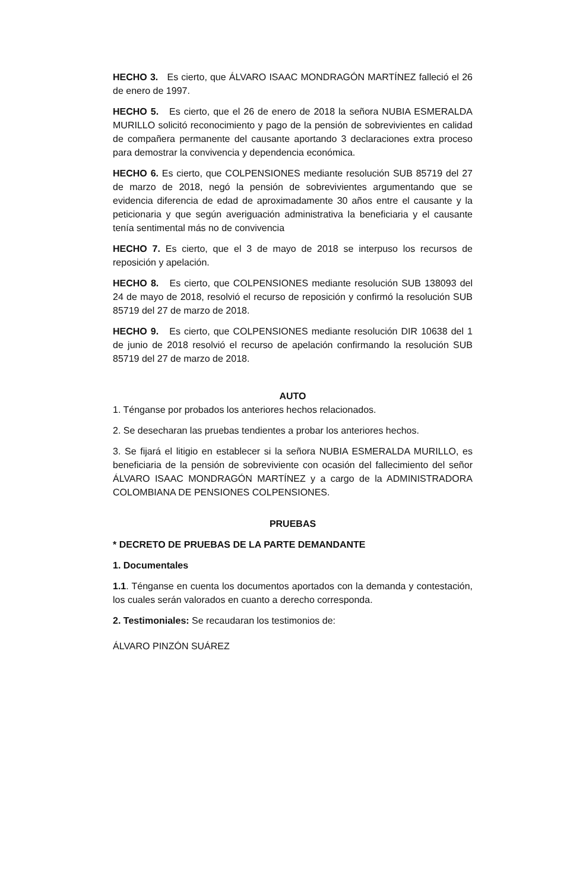HECHO 3. Es cierto, que ÁLVARO ISAAC MONDRAGÓN MARTÍNEZ falleció el 26 de enero de 1997.
HECHO 5. Es cierto, que el 26 de enero de 2018 la señora NUBIA ESMERALDA MURILLO solicitó reconocimiento y pago de la pensión de sobrevivientes en calidad de compañera permanente del causante aportando 3 declaraciones extra proceso para demostrar la convivencia y dependencia económica.
HECHO 6. Es cierto, que COLPENSIONES mediante resolución SUB 85719 del 27 de marzo de 2018, negó la pensión de sobrevivientes argumentando que se evidencia diferencia de edad de aproximadamente 30 años entre el causante y la peticionaria y que según averiguación administrativa la beneficiaria y el causante tenía sentimental más no de convivencia
HECHO 7. Es cierto, que el 3 de mayo de 2018 se interpuso los recursos de reposición y apelación.
HECHO 8. Es cierto, que COLPENSIONES mediante resolución SUB 138093 del 24 de mayo de 2018, resolvió el recurso de reposición y confirmó la resolución SUB 85719 del 27 de marzo de 2018.
HECHO 9. Es cierto, que COLPENSIONES mediante resolución DIR 10638 del 1 de junio de 2018 resolvió el recurso de apelación confirmando la resolución SUB 85719 del 27 de marzo de 2018.
AUTO
1. Ténganse por probados los anteriores hechos relacionados.
2. Se desecharan las pruebas tendientes a probar los anteriores hechos.
3. Se fijará el litigio en establecer si la señora NUBIA ESMERALDA MURILLO, es beneficiaria de la pensión de sobreviviente con ocasión del fallecimiento del señor ÁLVARO ISAAC MONDRAGÓN MARTÍNEZ y a cargo de la ADMINISTRADORA COLOMBIANA DE PENSIONES COLPENSIONES.
PRUEBAS
* DECRETO DE PRUEBAS DE LA PARTE DEMANDANTE
1. Documentales
1.1. Ténganse en cuenta los documentos aportados con la demanda y contestación, los cuales serán valorados en cuanto a derecho corresponda.
2. Testimoniales: Se recaudaran los testimonios de:
ÁLVARO PINZÓN SUÁREZ